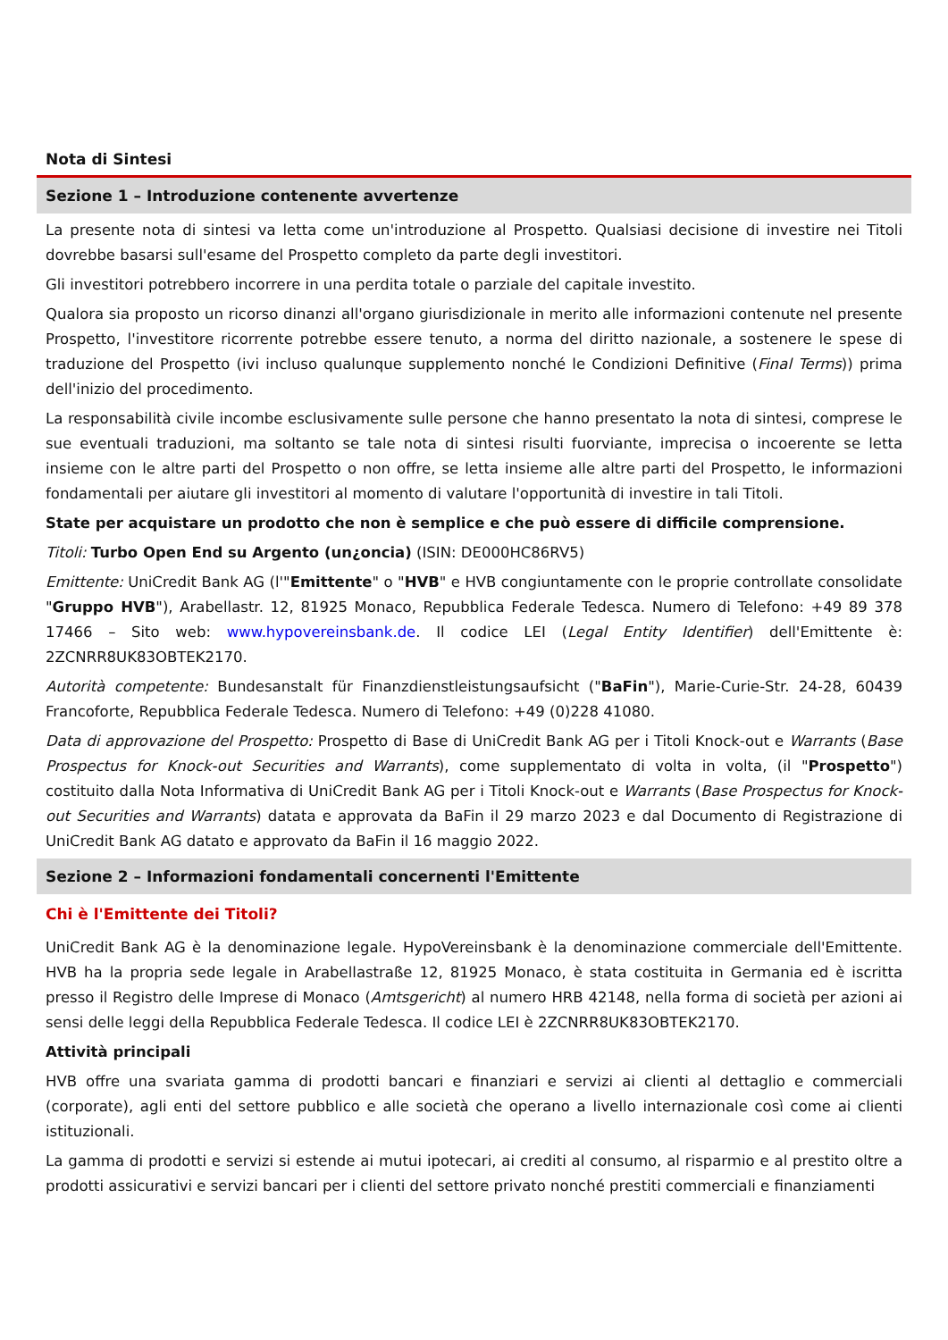Nota di Sintesi
Sezione 1 – Introduzione contenente avvertenze
La presente nota di sintesi va letta come un'introduzione al Prospetto. Qualsiasi decisione di investire nei Titoli dovrebbe basarsi sull'esame del Prospetto completo da parte degli investitori.
Gli investitori potrebbero incorrere in una perdita totale o parziale del capitale investito.
Qualora sia proposto un ricorso dinanzi all'organo giurisdizionale in merito alle informazioni contenute nel presente Prospetto, l'investitore ricorrente potrebbe essere tenuto, a norma del diritto nazionale, a sostenere le spese di traduzione del Prospetto (ivi incluso qualunque supplemento nonché le Condizioni Definitive (Final Terms)) prima dell'inizio del procedimento.
La responsabilità civile incombe esclusivamente sulle persone che hanno presentato la nota di sintesi, comprese le sue eventuali traduzioni, ma soltanto se tale nota di sintesi risulti fuorviante, imprecisa o incoerente se letta insieme con le altre parti del Prospetto o non offre, se letta insieme alle altre parti del Prospetto, le informazioni fondamentali per aiutare gli investitori al momento di valutare l'opportunità di investire in tali Titoli.
State per acquistare un prodotto che non è semplice e che può essere di difficile comprensione.
Titoli: Turbo Open End su Argento (un¿oncia) (ISIN: DE000HC86RV5)
Emittente: UniCredit Bank AG (l'"Emittente" o "HVB" e HVB congiuntamente con le proprie controllate consolidate "Gruppo HVB"), Arabellastr. 12, 81925 Monaco, Repubblica Federale Tedesca. Numero di Telefono: +49 89 378 17466 – Sito web: www.hypovereinsbank.de. Il codice LEI (Legal Entity Identifier) dell'Emittente è: 2ZCNRR8UK83OBTEK2170.
Autorità competente: Bundesanstalt für Finanzdienstleistungsaufsicht ("BaFin"), Marie-Curie-Str. 24-28, 60439 Francoforte, Repubblica Federale Tedesca. Numero di Telefono: +49 (0)228 41080.
Data di approvazione del Prospetto: Prospetto di Base di UniCredit Bank AG per i Titoli Knock-out e Warrants (Base Prospectus for Knock-out Securities and Warrants), come supplementato di volta in volta, (il "Prospetto") costituito dalla Nota Informativa di UniCredit Bank AG per i Titoli Knock-out e Warrants (Base Prospectus for Knock-out Securities and Warrants) datata e approvata da BaFin il 29 marzo 2023 e dal Documento di Registrazione di UniCredit Bank AG datato e approvato da BaFin il 16 maggio 2022.
Sezione 2 – Informazioni fondamentali concernenti l'Emittente
Chi è l'Emittente dei Titoli?
UniCredit Bank AG è la denominazione legale. HypoVereinsbank è la denominazione commerciale dell'Emittente. HVB ha la propria sede legale in Arabellastraße 12, 81925 Monaco, è stata costituita in Germania ed è iscritta presso il Registro delle Imprese di Monaco (Amtsgericht) al numero HRB 42148, nella forma di società per azioni ai sensi delle leggi della Repubblica Federale Tedesca. Il codice LEI è 2ZCNRR8UK83OBTEK2170.
Attività principali
HVB offre una svariata gamma di prodotti bancari e finanziari e servizi ai clienti al dettaglio e commerciali (corporate), agli enti del settore pubblico e alle società che operano a livello internazionale così come ai clienti istituzionali.
La gamma di prodotti e servizi si estende ai mutui ipotecari, ai crediti al consumo, al risparmio e al prestito oltre a prodotti assicurativi e servizi bancari per i clienti del settore privato nonché prestiti commerciali e finanziamenti